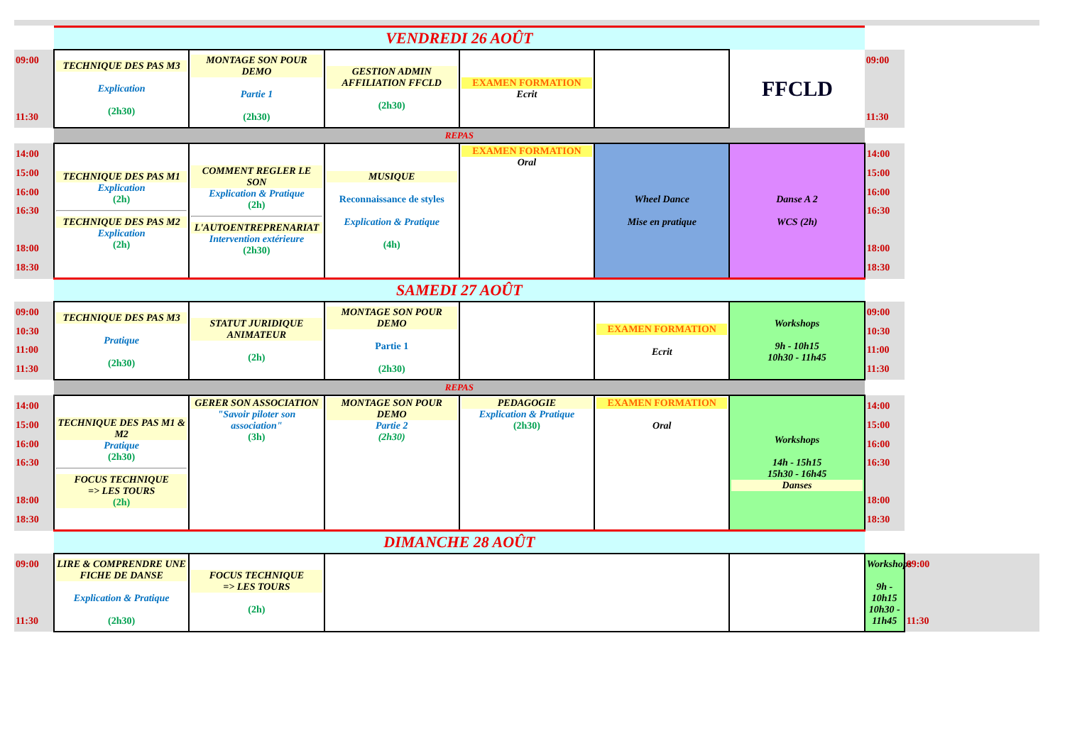| | VENDREDI 26 AOÛT | | | | | | | |
| 09:00 11:30 | TECHNIQUE DES PAS M3 Explication (2h30) | MONTAGE SON POUR DEMO Partie 1 (2h30) | GESTION ADMIN AFFILIATION FFCLD (2h30) | EXAMEN FORMATION Ecrit | | FFCLD | 09:00 11:30 | |
| | REPAS | | | | | | | |
| 14:00 15:00 16:00 16:30 18:00 18:30 | TECHNIQUE DES PAS M1 Explication (2h) TECHNIQUE DES PAS M2 Explication (2h) | COMMENT REGLER LE SON Explication & Pratique (2h) L'AUTOENTREPRENARIAT Intervention extérieure (2h30) | MUSIQUE Reconnaissance de styles Explication & Pratique (4h) | EXAMEN FORMATION Oral | Wheel Dance Mise en pratique | Danse A 2 WCS (2h) | 14:00 15:00 16:00 16:30 18:00 18:30 | |
| | SAMEDI 27 AOÛT | | | | | | | |
| 09:00 10:30 11:00 11:30 | TECHNIQUE DES PAS M3 Pratique (2h30) | STATUT JURIDIQUE ANIMATEUR (2h) | MONTAGE SON POUR DEMO Partie 1 (2h30) | | EXAMEN FORMATION Ecrit | Workshops 9h - 10h15 10h30 - 11h45 | 09:00 10:30 11:00 11:30 | |
| | REPAS | | | | | | | |
| 14:00 15:00 16:00 16:30 18:00 18:30 | TECHNIQUE DES PAS M1 & M2 Pratique (2h30) FOCUS TECHNIQUE => LES TOURS (2h) | GERER SON ASSOCIATION "Savoir piloter son association" (3h) | MONTAGE SON POUR DEMO Partie 2 (2h30) | PEDAGOGIE Explication & Pratique (2h30) | EXAMEN FORMATION Oral | Workshops 14h - 15h15 15h30 - 16h45 Danses | 14:00 15:00 16:00 16:30 18:00 18:30 | |
| | DIMANCHE 28 AOÛT | | | | | | | |
| 09:00 11:30 | LIRE & COMPRENDRE UNE FICHE DE DANSE Explication & Pratique (2h30) | FOCUS TECHNIQUE => LES TOURS (2h) | | | | | Workshops 9h - 10h15 10h30 - 11h45 | 09:00 11:30 |